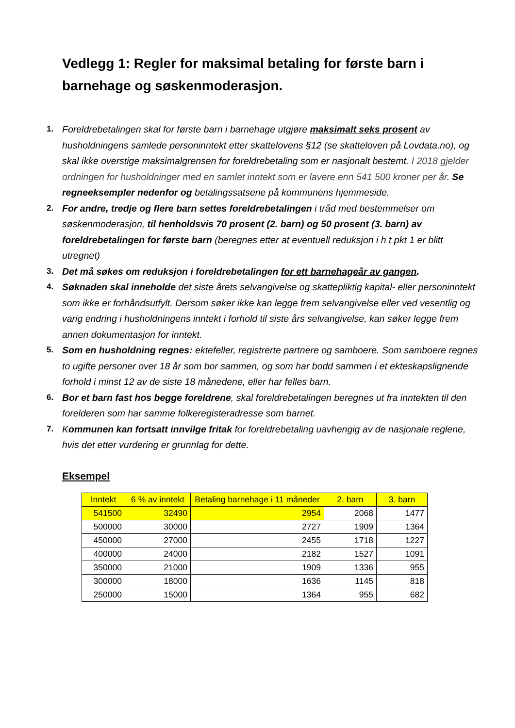Vedlegg 1: Regler for maksimal betaling for første barn i barnehage og søskenmoderasjon.
1. Foreldrebetalingen skal for første barn i barnehage utgjøre maksimalt seks prosent av husholdningens samlede personinntekt etter skattelovens §12 (se skatteloven på Lovdata.no), og skal ikke overstige maksimalgrensen for foreldrebetaling som er nasjonalt bestemt. I 2018 gjelder ordningen for husholdninger med en samlet inntekt som er lavere enn 541 500 kroner per år. Se regneeksempler nedenfor og betalingssatsene på kommunens hjemmeside.
2. For andre, tredje og flere barn settes foreldrebetalingen i tråd med bestemmelser om søskenmoderasjon, til henholdsvis 70 prosent (2. barn) og 50 prosent (3. barn) av foreldrebetalingen for første barn (beregnes etter at eventuell reduksjon i h t pkt 1 er blitt utregnet)
3. Det må søkes om reduksjon i foreldrebetalingen for ett barnehageår av gangen.
4. Søknaden skal inneholde det siste årets selvangivelse og skattepliktig kapital- eller personinntekt som ikke er forhåndsutfylt. Dersom søker ikke kan legge frem selvangivelse eller ved vesentlig og varig endring i husholdningens inntekt i forhold til siste års selvangivelse, kan søker legge frem annen dokumentasjon for inntekt.
5. Som en husholdning regnes: ektefeller, registrerte partnere og samboere. Som samboere regnes to ugifte personer over 18 år som bor sammen, og som har bodd sammen i et ekteskapslignende forhold i minst 12 av de siste 18 månedene, eller har felles barn.
6. Bor et barn fast hos begge foreldrene, skal foreldrebetalingen beregnes ut fra inntekten til den forelderen som har samme folkeregisteradresse som barnet.
7. Kommunen kan fortsatt innvilge fritak for foreldrebetaling uavhengig av de nasjonale reglene, hvis det etter vurdering er grunnlag for dette.
Eksempel
| Inntekt | 6 % av inntekt | Betaling barnehage i 11 måneder | 2. barn | 3. barn |
| --- | --- | --- | --- | --- |
| 541500 | 32490 | 2954 | 2068 | 1477 |
| 500000 | 30000 | 2727 | 1909 | 1364 |
| 450000 | 27000 | 2455 | 1718 | 1227 |
| 400000 | 24000 | 2182 | 1527 | 1091 |
| 350000 | 21000 | 1909 | 1336 | 955 |
| 300000 | 18000 | 1636 | 1145 | 818 |
| 250000 | 15000 | 1364 | 955 | 682 |